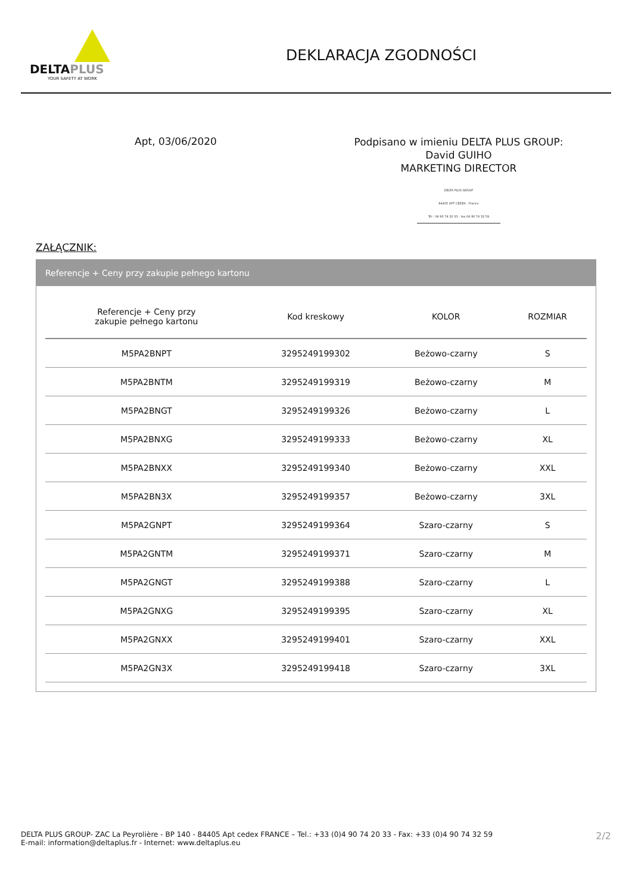DELTAPLUS
YOUR SAFETY AT WORK
DEKLARACJA ZGODNOŚCI
Apt, 03/06/2020
Podpisano w imieniu DELTA PLUS GROUP:
David GUIHO
MARKETING DIRECTOR
DELTA PLUS GROUP
84405 APT CEDEX - France
Tél : 04 90 74 20 33 - fax 04 90 74 32 59
ZAŁĄCZNIK:
Referencje + Ceny przy zakupie pełnego kartonu
| Referencje + Ceny przy zakupie pełnego kartonu | Kod kreskowy | KOLOR | ROZMIAR |
| --- | --- | --- | --- |
| M5PA2BNPT | 3295249199302 | Beżowo-czarny | S |
| M5PA2BNTM | 3295249199319 | Beżowo-czarny | M |
| M5PA2BNGT | 3295249199326 | Beżowo-czarny | L |
| M5PA2BNXG | 3295249199333 | Beżowo-czarny | XL |
| M5PA2BNXX | 3295249199340 | Beżowo-czarny | XXL |
| M5PA2BN3X | 3295249199357 | Beżowo-czarny | 3XL |
| M5PA2GNPT | 3295249199364 | Szaro-czarny | S |
| M5PA2GNTM | 3295249199371 | Szaro-czarny | M |
| M5PA2GNGT | 3295249199388 | Szaro-czarny | L |
| M5PA2GNXG | 3295249199395 | Szaro-czarny | XL |
| M5PA2GNXX | 3295249199401 | Szaro-czarny | XXL |
| M5PA2GN3X | 3295249199418 | Szaro-czarny | 3XL |
DELTA PLUS GROUP- ZAC La Peyrolière - BP 140 - 84405 Apt cedex FRANCE – Tel.: +33 (0)4 90 74 20 33 - Fax: +33 (0)4 90 74 32 59
E-mail: information@deltaplus.fr - Internet: www.deltaplus.eu
2/2